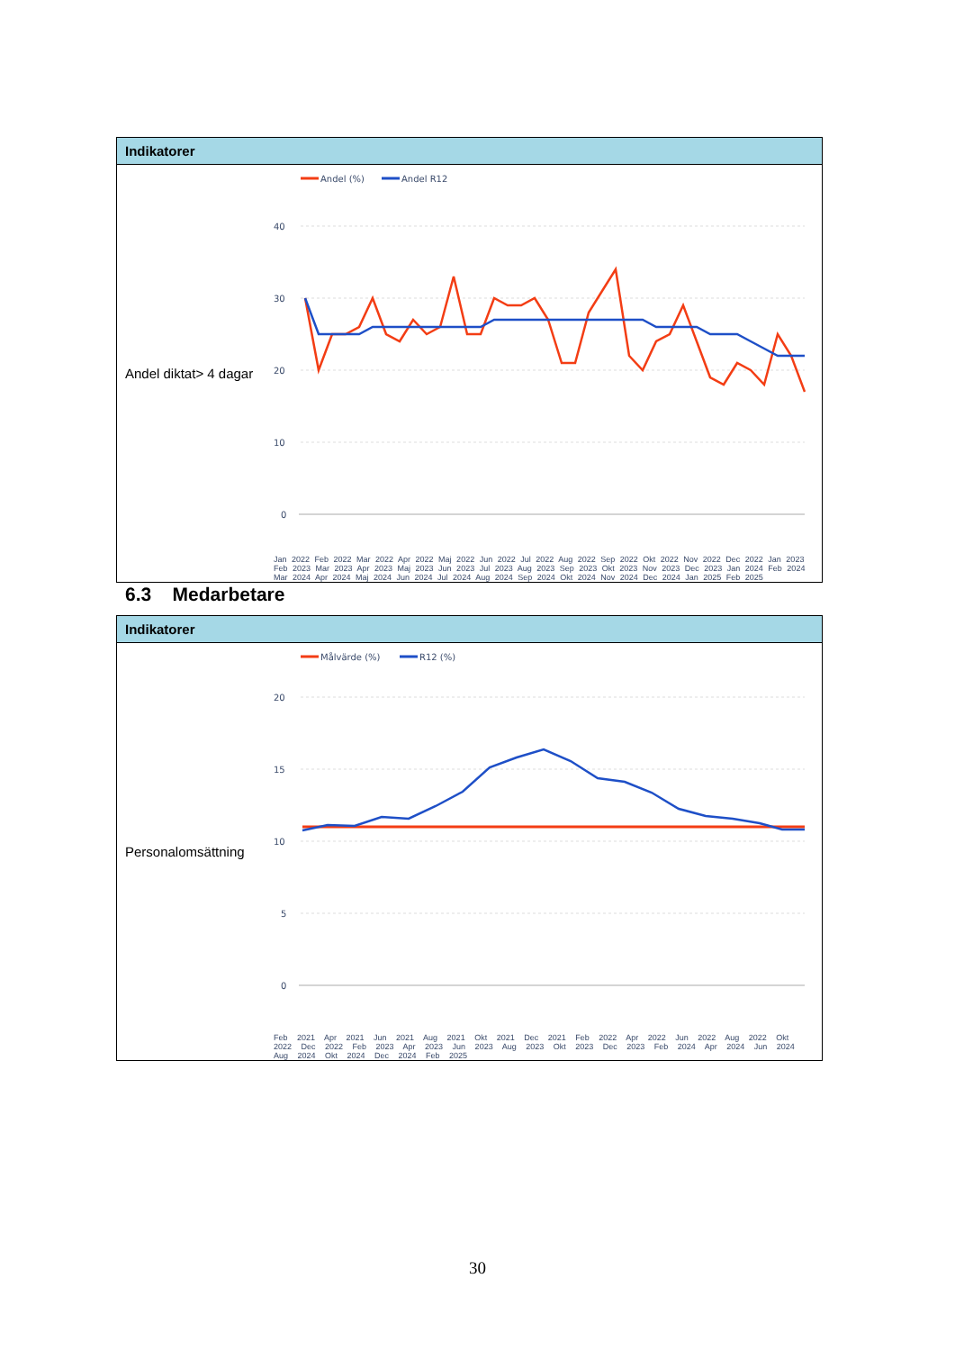| Indikatorer | |
| --- | --- |
| Andel diktat> 4 dagar | Andel (%) Andel R12 40 30 20 10 0 Jan 2022 Feb 2022 Mar 2022 Apr 2022 Maj 2022 Jun 2022 Jul 2022 Aug 2022 Sep 2022 Okt 2022 Nov 2022 Dec 2022 Jan 2023 Feb 2023 Mar 2023 Apr 2023 Maj 2023 Jun 2023 Jul 2023 Aug 2023 Sep 2023 Okt 2023 Nov 2023 Dec 2023 Jan 2024 Feb 2024 Mar 2024 Apr 2024 Maj 2024 Jun 2024 Jul 2024 Aug 2024 Sep 2024 Okt 2024 Nov 2024 Dec 2024 Jan 2025 Feb 2025 |
6.3 Medarbetare
| Indikatorer | |
| --- | --- |
| Personalomsättning | Målvärde (%) R12 (%) 20 15 10 5 0 Feb 2021 Apr 2021 Jun 2021 Aug 2021 Okt 2021 Dec 2021 Feb 2022 Apr 2022 Jun 2022 Aug 2022 Okt 2022 Dec 2022 Feb 2023 Apr 2023 Jun 2023 Aug 2023 Okt 2023 Dec 2023 Feb 2024 Apr 2024 Jun 2024 Aug 2024 Okt 2024 Dec 2024 Feb 2025 |
30